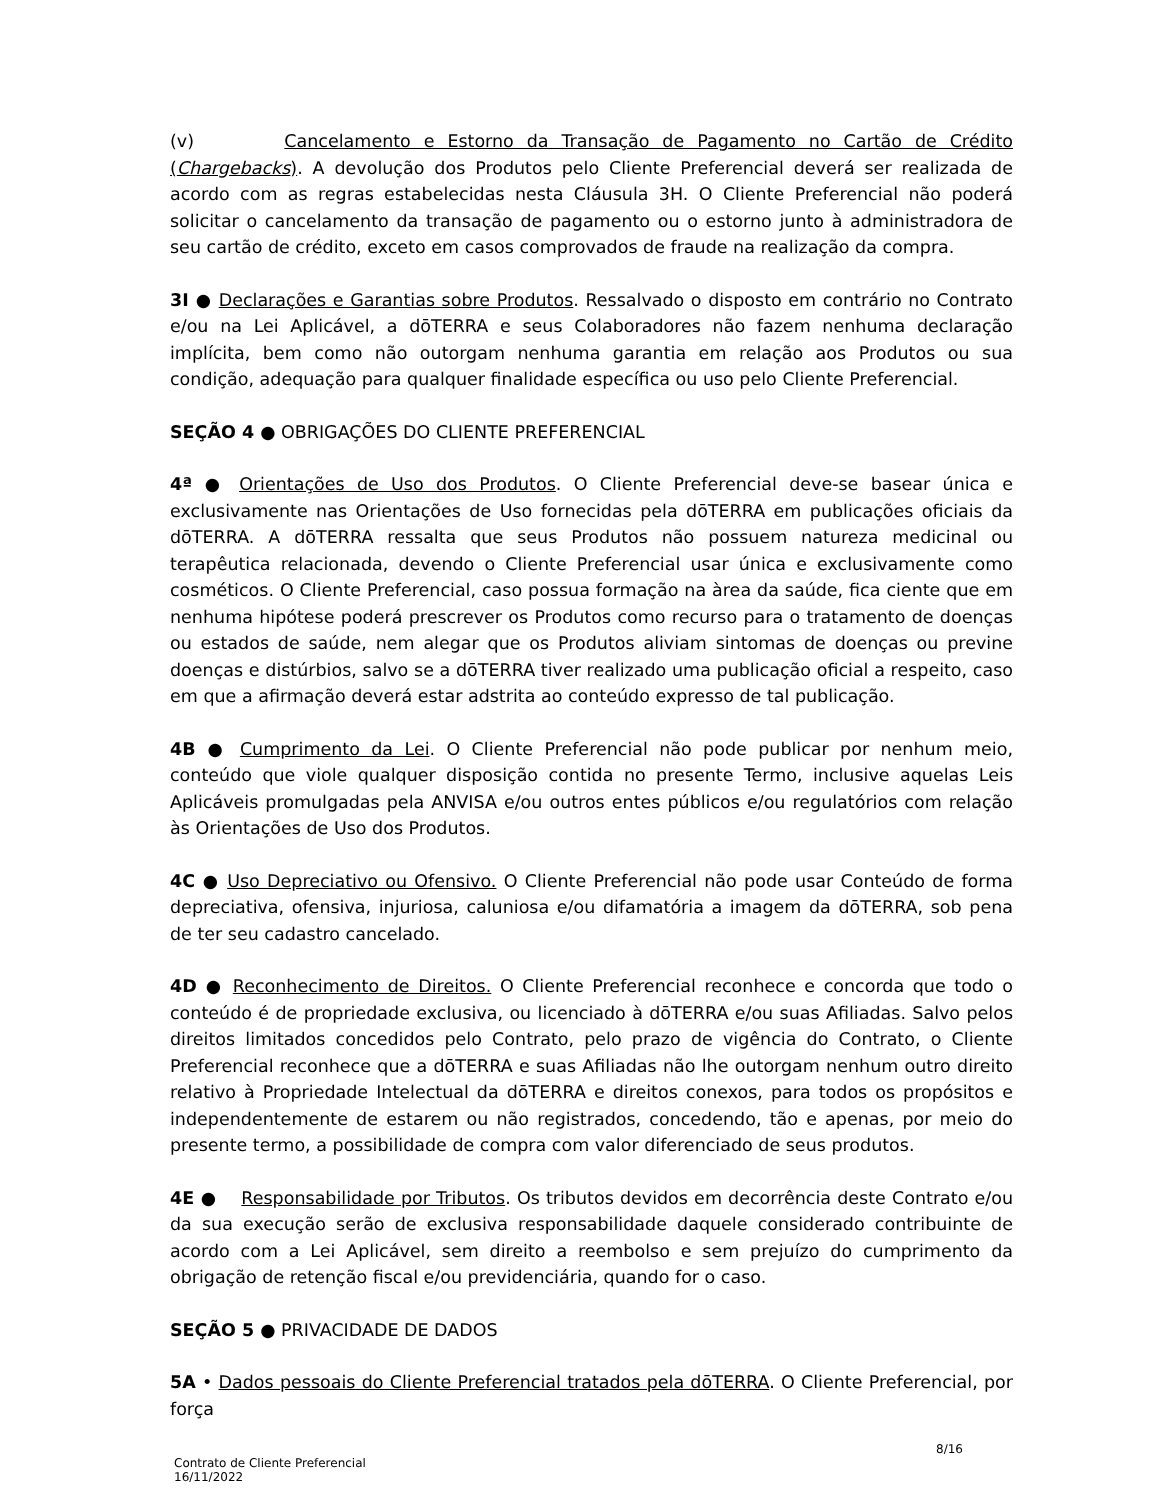(v) Cancelamento e Estorno da Transação de Pagamento no Cartão de Crédito (Chargebacks). A devolução dos Produtos pelo Cliente Preferencial deverá ser realizada de acordo com as regras estabelecidas nesta Cláusula 3H. O Cliente Preferencial não poderá solicitar o cancelamento da transação de pagamento ou o estorno junto à administradora de seu cartão de crédito, exceto em casos comprovados de fraude na realização da compra.
3I ● Declarações e Garantias sobre Produtos. Ressalvado o disposto em contrário no Contrato e/ou na Lei Aplicável, a dōTERRA e seus Colaboradores não fazem nenhuma declaração implícita, bem como não outorgam nenhuma garantia em relação aos Produtos ou sua condição, adequação para qualquer finalidade específica ou uso pelo Cliente Preferencial.
SEÇÃO 4 ● OBRIGAÇÕES DO CLIENTE PREFERENCIAL
4ª ● Orientações de Uso dos Produtos. O Cliente Preferencial deve-se basear única e exclusivamente nas Orientações de Uso fornecidas pela dōTERRA em publicações oficiais da dōTERRA. A dōTERRA ressalta que seus Produtos não possuem natureza medicinal ou terapêutica relacionada, devendo o Cliente Preferencial usar única e exclusivamente como cosméticos. O Cliente Preferencial, caso possua formação na àrea da saúde, fica ciente que em nenhuma hipótese poderá prescrever os Produtos como recurso para o tratamento de doenças ou estados de saúde, nem alegar que os Produtos aliviam sintomas de doenças ou previne doenças e distúrbios, salvo se a dōTERRA tiver realizado uma publicação oficial a respeito, caso em que a afirmação deverá estar adstrita ao conteúdo expresso de tal publicação.
4B ● Cumprimento da Lei. O Cliente Preferencial não pode publicar por nenhum meio, conteúdo que viole qualquer disposição contida no presente Termo, inclusive aquelas Leis Aplicáveis promulgadas pela ANVISA e/ou outros entes públicos e/ou regulatórios com relação às Orientações de Uso dos Produtos.
4C ● Uso Depreciativo ou Ofensivo. O Cliente Preferencial não pode usar Conteúdo de forma depreciativa, ofensiva, injuriosa, caluniosa e/ou difamatória a imagem da dōTERRA, sob pena de ter seu cadastro cancelado.
4D ● Reconhecimento de Direitos. O Cliente Preferencial reconhece e concorda que todo o conteúdo é de propriedade exclusiva, ou licenciado à dōTERRA e/ou suas Afiliadas. Salvo pelos direitos limitados concedidos pelo Contrato, pelo prazo de vigência do Contrato, o Cliente Preferencial reconhece que a dōTERRA e suas Afiliadas não lhe outorgam nenhum outro direito relativo à Propriedade Intelectual da dōTERRA e direitos conexos, para todos os propósitos e independentemente de estarem ou não registrados, concedendo, tão e apenas, por meio do presente termo, a possibilidade de compra com valor diferenciado de seus produtos.
4E ● Responsabilidade por Tributos. Os tributos devidos em decorrência deste Contrato e/ou da sua execução serão de exclusiva responsabilidade daquele considerado contribuinte de acordo com a Lei Aplicável, sem direito a reembolso e sem prejuízo do cumprimento da obrigação de retenção fiscal e/ou previdenciária, quando for o caso.
SEÇÃO 5 ● PRIVACIDADE DE DADOS
5A • Dados pessoais do Cliente Preferencial tratados pela dōTERRA. O Cliente Preferencial, por força
Contrato de Cliente Preferencial
16/11/2022
8/16